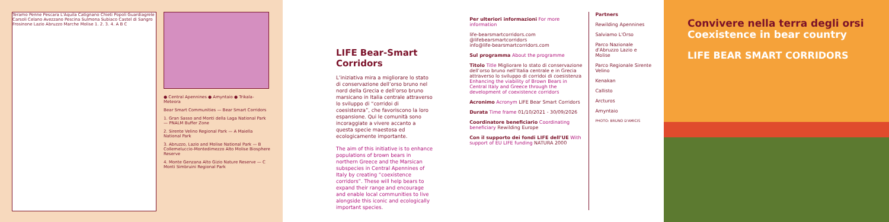Teramo Penne Pescara L'Aquila Catignano Chieti Popoli Guardiagrele Carsoli Celano Avezzano Pescina Sulmona Subiaco Castel di Sangro Frosinone Lazio Abruzzo Marche Molise 1. 2. 3. 4. A B C
● Central Apennines ● Amyntaio ● Trikala-Meteora
Bear Smart Communities — Bear Smart Corridors
1. Gran Sasso and Monti della Laga National Park — PNALM Buffer Zone
2. Sirente Velino Regional Park — A Maiella National Park
3. Abruzzo, Lazio and Molise National Park — B Collemeluccio-Montedimezzo Alto Molise Biosphere Reserve
4. Monte Genzana Alto Gizio Nature Reserve — C Monti Simbruini Regional Park
LIFE Bear-Smart Corridors
L’iniziativa mira a migliorare lo stato di conservazione dell’orso bruno nel nord della Grecia e dell’orso bruno marsicano in Italia centrale attraverso lo sviluppo di “corridoi di coesistenza”, che favoriscono la loro espansione. Qui le comunità sono incoraggiate a vivere accanto a questa specie maestosa ed ecologicamente importante.
The aim of this initiative is to enhance populations of brown bears in northern Greece and the Marsican subspecies in Central Apennines of Italy by creating “coexistence corridors”. These will help bears to expand their range and encourage and enable local communities to live alongside this iconic and ecologically important species.
Per ulteriori informazioni For more information
life-bearsmartcorridors.com
@lifebearsmartcorridors
info@life-bearsmartcorridors.com
Sul programma About the programme
Titolo Title Migliorare lo stato di conservazione dell’orso bruno nell’Italia centrale e in Grecia attraverso lo sviluppo di corridoi di coesistenza Enhancing the viability of Brown Bears in Central Italy and Greece through the development of coexistence corridors
Acronimo Acronym LIFE Bear Smart Corridors
Durata Time frame 01/10/2021 - 30/09/2026
Coordinatore beneficiario Coordinating beneficiary Rewilding Europe
Con il supporto dei fondi LIFE dell’UE With support of EU LIFE funding NATURA 2000
Partners
Rewilding Apennines
Salviamo L'Orso
Parco Nazionale d'Abruzzo Lazio e Molise
Parco Regionale Sirente Velino
Kenakan
Callisto
Arcturos
Amyntaio
PHOTO: BRUNO D'AMICIS
Convivere nella terra degli orsi
Coexistence in bear country
LIFE BEAR SMART CORRIDORS